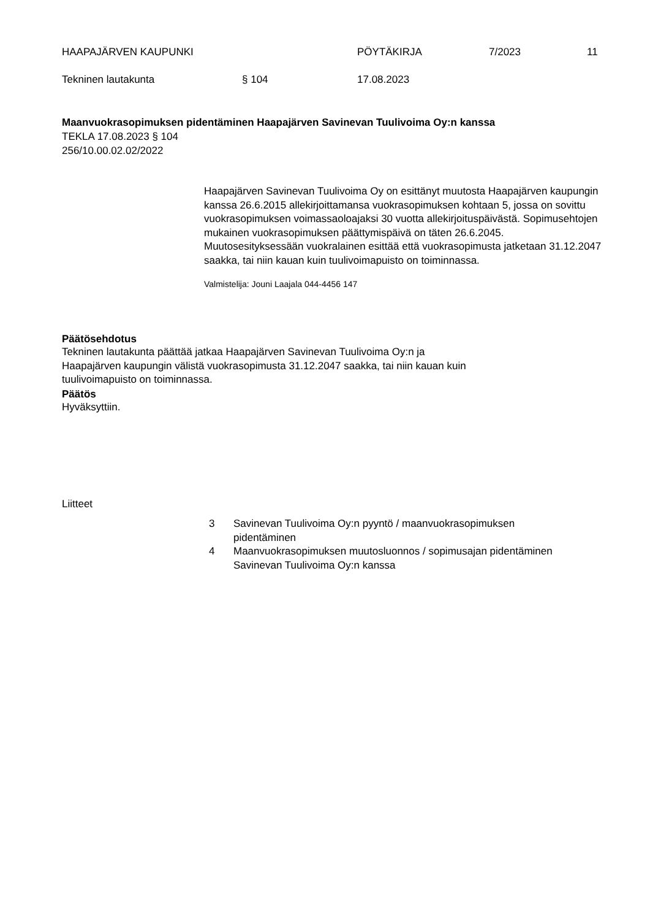HAAPAJÄRVEN KAUPUNKI PÖYTÄKIRJA 7/2023 11
Tekninen lautakunta § 104 17.08.2023
Maanvuokrasopimuksen pidentäminen Haapajärven Savinevan Tuulivoima Oy:n kanssa
TEKLA 17.08.2023 § 104
256/10.00.02.02/2022
Haapajärven Savinevan Tuulivoima Oy on esittänyt muutosta Haapajärven kaupungin kanssa 26.6.2015 allekirjoittamansa vuokrasopimuksen kohtaan 5, jossa on sovittu vuokrasopimuksen voimassaoloajaksi 30 vuotta allekirjoituspäivästä. Sopimusehtojen mukainen vuokrasopimuksen päättymispäivä on täten 26.6.2045.
Muutosesityksessään vuokralainen esittää että vuokrasopimusta jatketaan 31.12.2047 saakka, tai niin kauan kuin tuulivoimapuisto on toiminnassa.
Valmistelija: Jouni Laajala 044-4456 147
Päätösehdotus Tekninen lautakunta päättää jatkaa Haapajärven Savinevan Tuulivoima Oy:n ja Haapajärven kaupungin välistä vuokrasopimusta 31.12.2047 saakka, tai niin kauan kuin tuulivoimapuisto on toiminnassa.
Päätös Hyväksyttiin.
Liitteet
3 Savinevan Tuulivoima Oy:n pyyntö / maanvuokrasopimuksen
pidentäminen
4 Maanvuokrasopimuksen muutosluonnos / sopimusajan pidentäminen
Savinevan Tuulivoima Oy:n kanssa